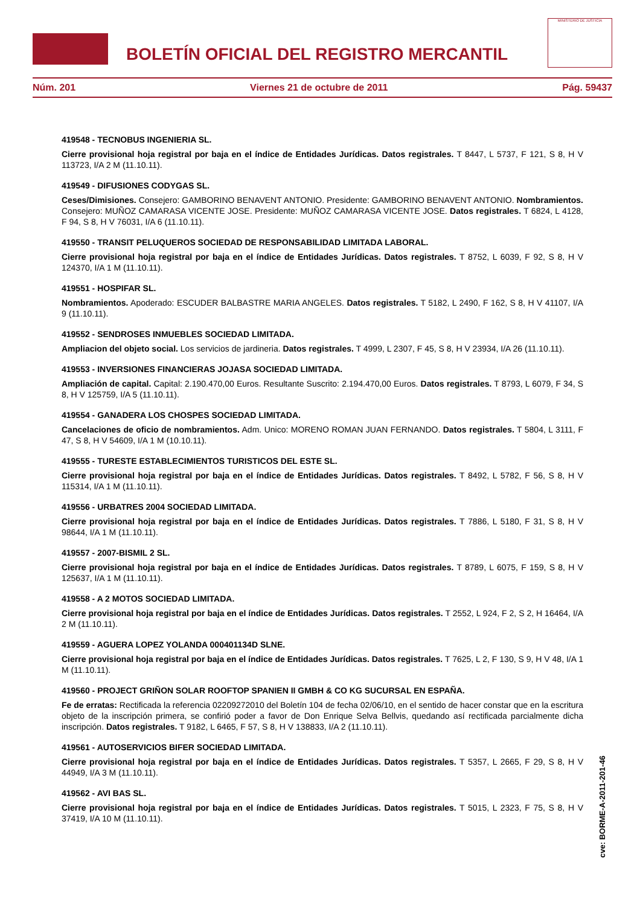BOLETÍN OFICIAL DEL REGISTRO MERCANTIL
MINISTERIO DE JUSTICIA
Núm. 201 Viernes 21 de octubre de 2011 Pág. 59437
419548 - TECNOBUS INGENIERIA SL.
Cierre provisional hoja registral por baja en el índice de Entidades Jurídicas. Datos registrales. T 8447, L 5737, F 121, S 8, H V 113723, I/A 2 M (11.10.11).
419549 - DIFUSIONES CODYGAS SL.
Ceses/Dimisiones. Consejero: GAMBORINO BENAVENT ANTONIO. Presidente: GAMBORINO BENAVENT ANTONIO. Nombramientos. Consejero: MUÑOZ CAMARASA VICENTE JOSE. Presidente: MUÑOZ CAMARASA VICENTE JOSE. Datos registrales. T 6824, L 4128, F 94, S 8, H V 76031, I/A 6 (11.10.11).
419550 - TRANSIT PELUQUEROS SOCIEDAD DE RESPONSABILIDAD LIMITADA LABORAL.
Cierre provisional hoja registral por baja en el índice de Entidades Jurídicas. Datos registrales. T 8752, L 6039, F 92, S 8, H V 124370, I/A 1 M (11.10.11).
419551 - HOSPIFAR SL.
Nombramientos. Apoderado: ESCUDER BALBASTRE MARIA ANGELES. Datos registrales. T 5182, L 2490, F 162, S 8, H V 41107, I/A 9 (11.10.11).
419552 - SENDROSES INMUEBLES SOCIEDAD LIMITADA.
Ampliacion del objeto social. Los servicios de jardineria. Datos registrales. T 4999, L 2307, F 45, S 8, H V 23934, I/A 26 (11.10.11).
419553 - INVERSIONES FINANCIERAS JOJASA SOCIEDAD LIMITADA.
Ampliación de capital. Capital: 2.190.470,00 Euros. Resultante Suscrito: 2.194.470,00 Euros. Datos registrales. T 8793, L 6079, F 34, S 8, H V 125759, I/A 5 (11.10.11).
419554 - GANADERA LOS CHOSPES SOCIEDAD LIMITADA.
Cancelaciones de oficio de nombramientos. Adm. Unico: MORENO ROMAN JUAN FERNANDO. Datos registrales. T 5804, L 3111, F 47, S 8, H V 54609, I/A 1 M (10.10.11).
419555 - TURESTE ESTABLECIMIENTOS TURISTICOS DEL ESTE SL.
Cierre provisional hoja registral por baja en el índice de Entidades Jurídicas. Datos registrales. T 8492, L 5782, F 56, S 8, H V 115314, I/A 1 M (11.10.11).
419556 - URBATRES 2004 SOCIEDAD LIMITADA.
Cierre provisional hoja registral por baja en el índice de Entidades Jurídicas. Datos registrales. T 7886, L 5180, F 31, S 8, H V 98644, I/A 1 M (11.10.11).
419557 - 2007-BISMIL 2 SL.
Cierre provisional hoja registral por baja en el índice de Entidades Jurídicas. Datos registrales. T 8789, L 6075, F 159, S 8, H V 125637, I/A 1 M (11.10.11).
419558 - A 2 MOTOS SOCIEDAD LIMITADA.
Cierre provisional hoja registral por baja en el índice de Entidades Jurídicas. Datos registrales. T 2552, L 924, F 2, S 2, H 16464, I/A 2 M (11.10.11).
419559 - AGUERA LOPEZ YOLANDA 000401134D SLNE.
Cierre provisional hoja registral por baja en el índice de Entidades Jurídicas. Datos registrales. T 7625, L 2, F 130, S 9, H V 48, I/A 1 M (11.10.11).
419560 - PROJECT GRIÑON SOLAR ROOFTOP SPANIEN II GMBH & CO KG SUCURSAL EN ESPAÑA.
Fe de erratas: Rectificada la referencia 02209272010 del Boletín 104 de fecha 02/06/10, en el sentido de hacer constar que en la escritura objeto de la inscripción primera, se confirió poder a favor de Don Enrique Selva Bellvis, quedando así rectificada parcialmente dicha inscripción. Datos registrales. T 9182, L 6465, F 57, S 8, H V 138833, I/A 2 (11.10.11).
419561 - AUTOSERVICIOS BIFER SOCIEDAD LIMITADA.
Cierre provisional hoja registral por baja en el índice de Entidades Jurídicas. Datos registrales. T 5357, L 2665, F 29, S 8, H V 44949, I/A 3 M (11.10.11).
419562 - AVI BAS SL.
Cierre provisional hoja registral por baja en el índice de Entidades Jurídicas. Datos registrales. T 5015, L 2323, F 75, S 8, H V 37419, I/A 10 M (11.10.11).
cve: BORME-A-2011-201-46